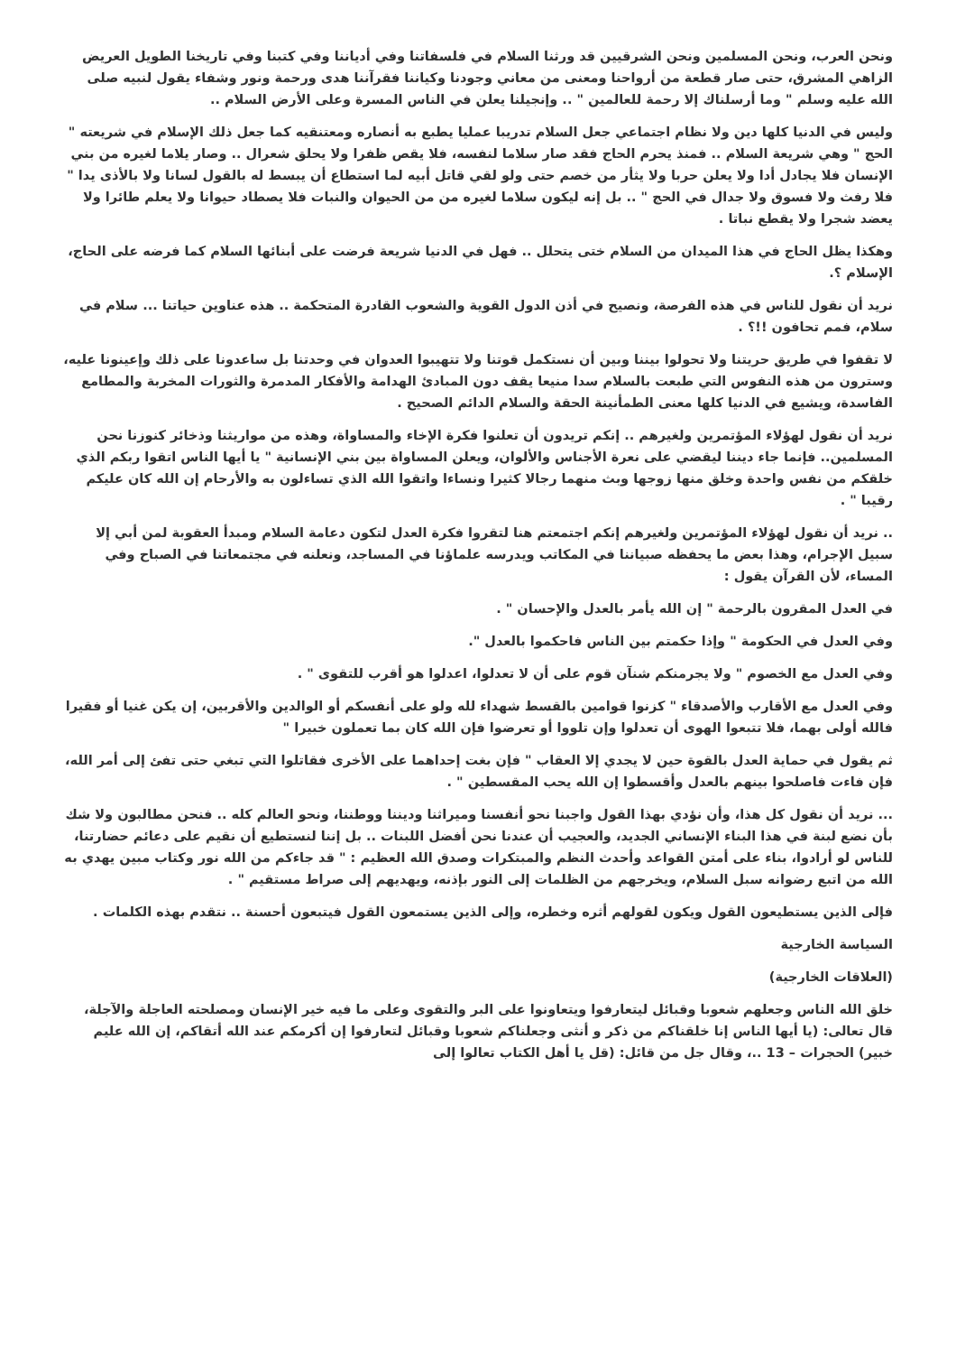ونحن العرب، ونحن المسلمين ونحن الشرقيين قد ورثنا السلام في فلسفاتنا وفي أدياننا وفي كتبنا وفي تاريخنا الطويل العريض الزاهي المشرق، حتى صار قطعة من أرواحنا ومعنى من معاني وجودنا وكياننا فقرآننا هدى ورحمة ونور وشفاء يقول لنبيه صلى الله عليه وسلم " وما أرسلناك إلا رحمة للعالمين " .. وإنجيلنا يعلن في الناس المسرة وعلى الأرض السلام ..
وليس في الدنيا كلها دين ولا نظام اجتماعي جعل السلام تدريبا عمليا يطبع به أنصاره ومعتنقيه كما جعل ذلك الإسلام في شريعته " الحج " وهي شريعة السلام .. فمنذ يحرم الحاج فقد صار سلاما لنفسه، فلا يقص ظفرا ولا يحلق شعرال .. وصار يلاما لغيره من بني الإنسان فلا يجادل أدا ولا يعلن حربا ولا يثأر من خصم حتى ولو لقي قاتل أبيه لما استطاع أن يبسط له بالقول لسانا ولا بالأذى يدا " فلا رفث ولا فسوق ولا جدال في الحج " .. بل إنه ليكون سلاما لغيره من من الحيوان والنبات فلا يصطاد حيوانا ولا يعلم طائرا ولا يعضد شجرا ولا يقطع نباتا .
وهكذا يظل الحاج في هذا الميدان من السلام ختى يتحلل .. فهل في الدنيا شريعة فرضت على أبنائها السلام كما فرضه على الحاج، الإسلام ؟.
نريد أن نقول للناس في هذه الفرصة، ونصيح في أذن الدول القوية والشعوب القادرة المتحكمة .. هذه عناوين حياتنا ... سلام في سلام، فمم تحافون !!؟ .
لا تقفوا في طريق حريتنا ولا تحولوا بيننا وبين أن نستكمل قوتنا ولا تتهيبوا العدوان في وحدتنا بل ساعدونا على ذلك وإعينونا عليه، وسترون من هذه النفوس التي طبعت بالسلام سدا منيعا يقف دون المبادئ الهدامة والأفكار المدمرة والثورات المخربة والمطامع الفاسدة، ويشيع في الدنيا كلها معنى الطمأنينة الحقة والسلام الدائم الصحيح .
نريد أن نقول لهؤلاء المؤتمرين ولغيرهم .. إنكم تريدون أن تعلنوا فكرة الإخاء والمساواة، وهذه من مواريثنا وذخائر كنوزنا نحن المسلمين.. فإنما جاء ديننا ليقضي على نعرة الأجناس والألوان، ويعلن المساواة بين بني الإنسانية " يا أيها الناس اتقوا ربكم الذي خلقكم من نفس واحدة وخلق منها زوجها وبث منهما رجالا كثيرا ونساءا واتقوا الله الذي تساءلون به والأرحام إن الله كان عليكم رقيبا " .
.. نريد أن نقول لهؤلاء المؤتمرين ولغيرهم إنكم اجتمعتم هنا لتقروا فكرة العدل لتكون دعامة السلام ومبدأ العقوبة لمن أبي إلا سبيل الإجرام، وهذا بعض ما يحفظه صبياننا في المكاتب ويدرسه علماؤنا في المساجد، ونعلنه في مجتمعاتنا في الصباح وفي المساء، لأن القرآن يقول :
في العدل المقرون بالرحمة " إن الله يأمر بالعدل والإحسان " .
وفي العدل في الحكومة " وإذا حكمتم بين الناس فاحكموا بالعدل ".
وفي العدل مع الخصوم " ولا يجرمنكم شنآن قوم على أن لا تعدلوا، اعدلوا هو أقرب للتقوى " .
وفي العدل مع الأقارب والأصدقاء " كزنوا قوامين بالقسط شهداء لله ولو على أنفسكم أو الوالدين والأقربين، إن يكن غنيا أو فقيرا فالله أولى بهما، فلا تتبعوا الهوى أن تعدلوا وإن تلووا أو تعرضوا فإن الله كان بما تعملون خبيرا "
ثم يقول في حماية العدل بالقوة حين لا يجدي إلا العقاب " فإن بغت إحداهما على الأخرى فقاتلوا التي تبغي حتى تفئ إلى أمر الله، فإن فاءت فاصلحوا بينهم بالعدل وأقسطوا إن الله يحب المقسطين " .
... نريد أن نقول كل هذا، وأن نؤدي بهذا القول واجبنا نحو أنفسنا وميراثنا وديننا ووطننا، ونحو العالم كله .. فنحن مطالبون ولا شك بأن نضع لبنة في هذا البناء الإنساني الجديد، والعجيب أن عندنا نحن أفضل اللبنات .. بل إننا لنستطيع أن نقيم على دعائم حضارتنا، للناس لو أرادوا، بناء على أمتن القواعد وأحدث النظم والمبتكرات وصدق الله العظيم : " قد جاءكم من الله نور وكتاب مبين يهدي به الله من اتبع رضوانه سبل السلام، ويخرجهم من الظلمات إلى النور بإذنه، ويهديهم إلى صراط مستقيم " .
فإلى الذين يستطيعون القول ويكون لقولهم أثره وخطره، وإلى الذين يستمعون القول فيتبعون أحسنة .. نتقدم بهذه الكلمات .
السياسة الخارجية
(العلاقات الخارجية)
خلق الله الناس وجعلهم شعوبا وقبائل ليتعارفوا ويتعاونوا على البر والتقوى وعلى ما فيه خير الإنسان ومصلحته العاجلة والآجلة، قال تعالى: (يا أيها الناس إنا خلقناكم من ذكر و أنثى وجعلناكم شعوبا وقبائل لتعارفوا إن أكرمكم عند الله أتقاكم، إن الله عليم خبير) الحجرات – 13 ..، وقال جل من قائل: (قل يا أهل الكتاب تعالوا إلى